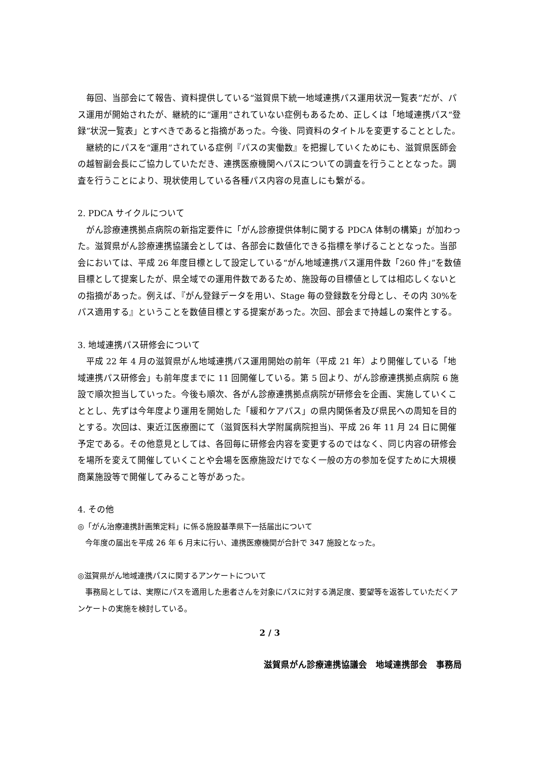毎回、当部会にて報告、資料提供している“滋賀県下統一地域連携パス運用状況一覧表”だが、パス運用が開始されたが、継続的に“運用”されていない症例もあるため、正しくは「地域連携パス“登録”状況一覧表」とすべきであると指摘があった。今後、同資料のタイトルを変更することとした。
　継続的にパスを“運用”されている症例『パスの実働数』を把握していくためにも、滋賀県医師会の越智副会長にご協力していただき、連携医療機関へパスについての調査を行うこととなった。調査を行うことにより、現状使用している各種パス内容の見直しにも繋がる。
2. PDCA サイクルについて
　がん診療連携拠点病院の新指定要件に「がん診療提供体制に関する PDCA 体制の構築」が加わった。滋賀県がん診療連携協議会としては、各部会に数値化できる指標を挙げることとなった。当部会においては、平成 26 年度目標として設定している“がん地域連携パス運用件数「260 件」”を数値目標として提案したが、県全域での運用件数であるため、施設毎の目標値としては相応しくないとの指摘があった。例えば、『がん登録データを用い、Stage 毎の登録数を分母とし、その内 30%をパス適用する』ということを数値目標とする提案があった。次回、部会まで持越しの案件とする。
3. 地域連携パス研修会について
　平成 22 年 4 月の滋賀県がん地域連携パス運用開始の前年（平成 21 年）より開催している「地域連携パス研修会」も前年度までに 11 回開催している。第 5 回より、がん診療連携拠点病院 6 施設で順次担当していった。今後も順次、各がん診療連携拠点病院が研修会を企画、実施していくこととし、先ずは今年度より運用を開始した「緩和ケアパス」の県内関係者及び県民への周知を目的とする。次回は、東近江医療圏にて（滋賀医科大学附属病院担当)、平成 26 年 11 月 24 日に開催予定である。その他意見としては、各回毎に研修会内容を変更するのではなく、同じ内容の研修会を場所を変えて開催していくことや会場を医療施設だけでなく一般の方の参加を促すために大規模商業施設等で開催してみること等があった。
4. その他
◎「がん治療連携計画策定料」に係る施設基準県下一括届出について
　今年度の届出を平成 26 年 6 月末に行い、連携医療機関が合計で 347 施設となった。
◎滋賀県がん地域連携パスに関するアンケートについて
　事務局としては、実際にパスを適用した患者さんを対象にパスに対する満足度、要望等を返答していただくアンケートの実施を検討している。
2 / 3
滋賀県がん診療連携協議会　地域連携部会　事務局